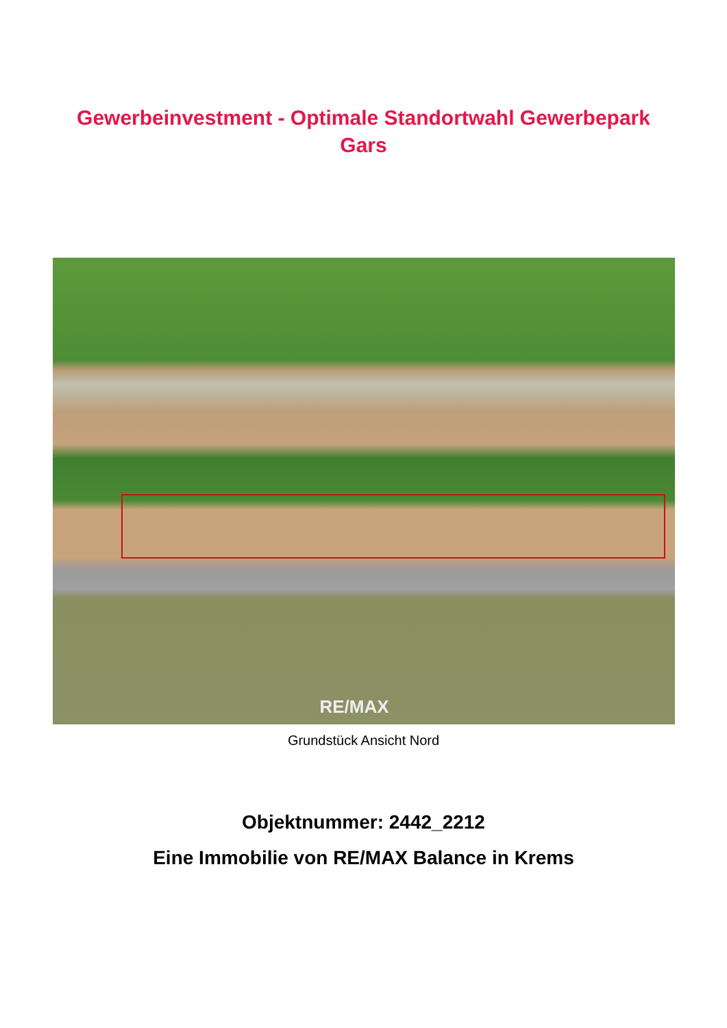Gewerbeinvestment - Optimale Standortwahl Gewerbepark
Gars
RE/MAX
Grundstück Ansicht Nord
Objektnummer: 2442_2212
Eine Immobilie von RE/MAX Balance in Krems